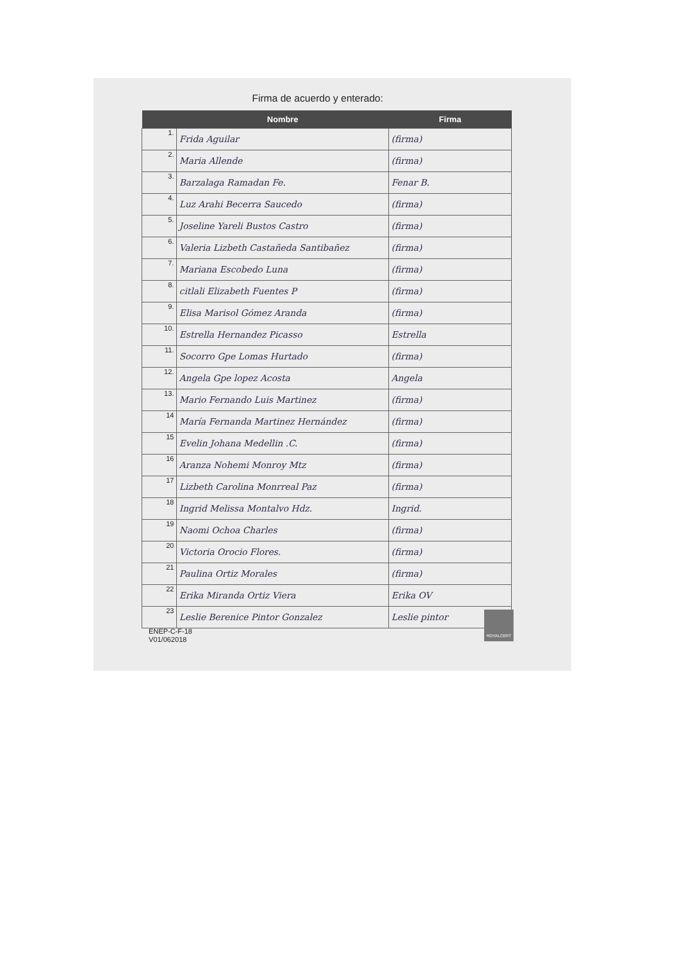Firma de acuerdo y enterado:
| | Nombre | Firma |
| --- | --- | --- |
| 1. | Frida Aguilar | (firma) |
| 2. | Maria Allende | (firma) |
| 3. | Barzalaga Ramadan Fe. | Fenar B. |
| 4. | Luz Arahi Becerra Saucedo | (firma) |
| 5. | Joseline Yareli Bustos Castro | (firma) |
| 6. | Valeria Lizbeth Castañeda Santibañez | (firma) |
| 7. | Mariana Escobedo Luna | (firma) |
| 8. | citlali Elizabeth Fuentes P | (firma) |
| 9. | Elisa Marisol Gómez Aranda | (firma) |
| 10. | Estrella Hernandez Picasso | Estrella |
| 11. | Socorro Gpe Lomas Hurtado | (firma) |
| 12. | Angela Gpe lopez Acosta | Angela |
| 13. | Mario Fernando Luis Martinez | (firma) |
| 14 | María Fernanda Martinez Hernández | (firma) |
| 15 | Evelin Johana Medellin .C. | (firma) |
| 16 | Aranza Nohemi Monroy Mtz | (firma) |
| 17 | Lizbeth Carolina Monrreal Paz | (firma) |
| 18 | Ingrid Melissa Montalvo Hdz. | Ingrid. |
| 19 | Naomi Ochoa Charles | (firma) |
| 20 | Victoria Orocio Flores. | (firma) |
| 21 | Paulina Ortiz Morales | (firma) |
| 22 | Erika Miranda Ortiz Viera | Erika OV |
| 23 | Leslie Berenice Pintor Gonzalez | Leslie pintor |
ENEP-C-F-18
V01/062018
ROYALCERT